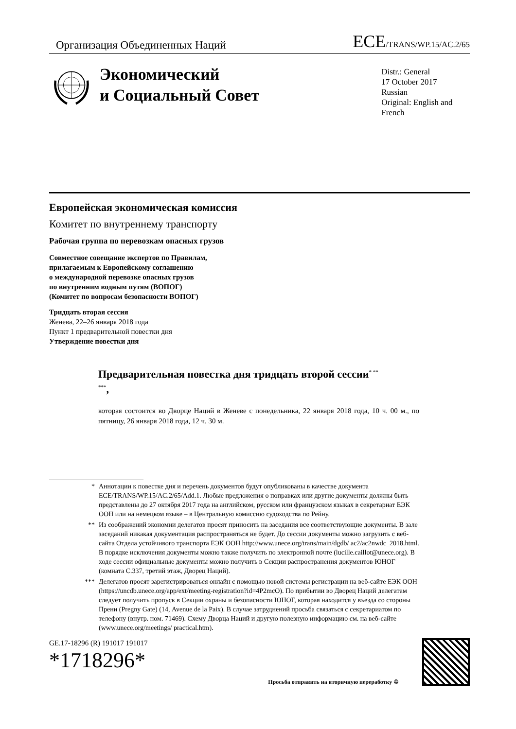Организация Объединенных Наций
ECE/TRANS/WP.15/AC.2/65
Экономический
и Социальный Совет
Distr.: General
17 October 2017
Russian
Original: English and French
Европейская экономическая комиссия
Комитет по внутреннему транспорту
Рабочая группа по перевозкам опасных грузов
Совместное совещание экспертов по Правилам,
прилагаемым к Европейскому соглашению
о международной перевозке опасных грузов
по внутренним водным путям (ВОПОГ)
(Комитет по вопросам безопасности ВОПОГ)
Тридцать вторая сессия
Женева, 22–26 января 2018 года
Пункт 1 предварительной повестки дня
Утверждение повестки дня
Предварительная повестка дня тридцать второй сессии<sup>* ** ***</sup>,
которая состоится во Дворце Наций в Женеве с понедельника, 22 января 2018 года, 10 ч. 00 м., по пятницу, 26 января 2018 года, 12 ч. 30 м.
* Аннотации к повестке дня и перечень документов будут опубликованы в качестве документа ECE/TRANS/WP.15/AC.2/65/Add.1. Любые предложения о поправках или другие документы должны быть представлены до 27 октября 2017 года на английском, русском или французском языках в секретариат ЕЭК ООН или на немецком языке – в Центральную комиссию судоходства по Рейну.
** Из соображений экономии делегатов просят приносить на заседания все соответствующие документы. В зале заседаний никакая документация распространяться не будет. До сессии документы можно загрузить с веб-сайта Отдела устойчивого транспорта ЕЭК ООН http://www.unece.org/trans/main/dgdb/ ac2/ac2nwdc_2018.html. В порядке исключения документы можно также получить по электронной почте (lucille.caillot@unece.org). В ходе сессии официальные документы можно получить в Секции распространения документов ЮНОГ (комната С.337, третий этаж, Дворец Наций).
*** Делегатов просят зарегистрироваться онлайн с помощью новой системы регистрации на веб-сайте ЕЭК ООН (https://uncdb.unece.org/app/ext/meeting-registration?id=4P2mcO). По прибытии во Дворец Наций делегатам следует получить пропуск в Секции охраны и безопасности ЮНОГ, которая находится у въезда со стороны Прени (Pregny Gate) (14, Avenue de la Paix). В случае затруднений просьба связаться с секретариатом по телефону (внутр. ном. 71469). Схему Дворца Наций и другую полезную информацию см. на веб-сайте (www.unece.org/meetings/ practical.htm).
GE.17-18296 (R) 191017 191017
*1718296*
Просьба отправить на вторичную переработку ♲